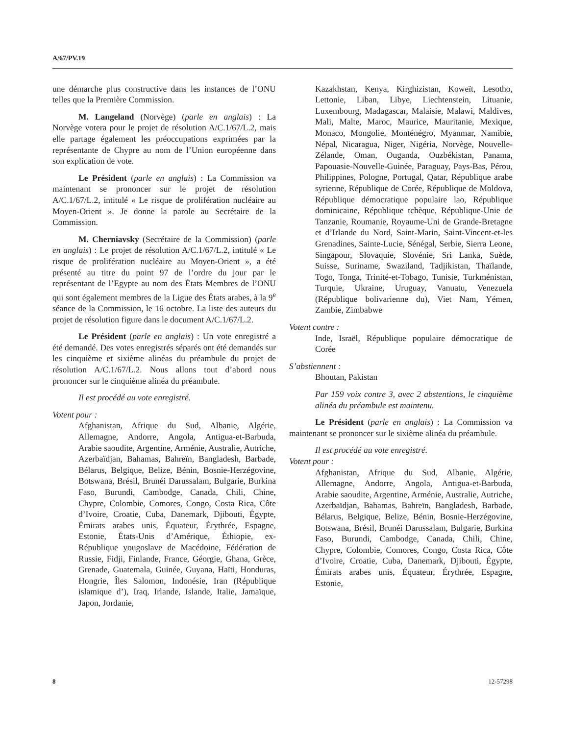A/67/PV.19
une démarche plus constructive dans les instances de l’ONU telles que la Première Commission.
M. Langeland (Norvège) (parle en anglais) : La Norvège votera pour le projet de résolution A/C.1/67/L.2, mais elle partage également les préoccupations exprimées par la représentante de Chypre au nom de l’Union européenne dans son explication de vote.
Le Président (parle en anglais) : La Commission va maintenant se prononcer sur le projet de résolution A/C.1/67/L.2, intitulé « Le risque de prolifération nucléaire au Moyen-Orient ». Je donne la parole au Secrétaire de la Commission.
M. Cherniavsky (Secrétaire de la Commission) (parle en anglais) : Le projet de résolution A/C.1/67/L.2, intitulé « Le risque de prolifération nucléaire au Moyen-Orient », a été présenté au titre du point 97 de l’ordre du jour par le représentant de l’Egypte au nom des États Membres de l’ONU qui sont également membres de la Ligue des États arabes, à la 9<sup>e</sup> séance de la Commission, le 16 octobre. La liste des auteurs du projet de résolution figure dans le document A/C.1/67/L.2.
Le Président (parle en anglais) : Un vote enregistré a été demandé. Des votes enregistrés séparés ont été demandés sur les cinquième et sixième alinéas du préambule du projet de résolution A/C.1/67/L.2. Nous allons tout d’abord nous prononcer sur le cinquième alinéa du préambule.
Il est procédé au vote enregistré.
Votent pour :
Afghanistan, Afrique du Sud, Albanie, Algérie, Allemagne, Andorre, Angola, Antigua-et-Barbuda, Arabie saoudite, Argentine, Arménie, Australie, Autriche, Azerbaïdjan, Bahamas, Bahreïn, Bangladesh, Barbade, Bélarus, Belgique, Belize, Bénin, Bosnie-Herzégovine, Botswana, Brésil, Brunéi Darussalam, Bulgarie, Burkina Faso, Burundi, Cambodge, Canada, Chili, Chine, Chypre, Colombie, Comores, Congo, Costa Rica, Côte d’Ivoire, Croatie, Cuba, Danemark, Djibouti, Égypte, Émirats arabes unis, Équateur, Érythrée, Espagne, Estonie, États-Unis d’Amérique, Éthiopie, ex-République yougoslave de Macédoine, Fédération de Russie, Fidji, Finlande, France, Géorgie, Ghana, Grèce, Grenade, Guatemala, Guinée, Guyana, Haïti, Honduras, Hongrie, Îles Salomon, Indonésie, Iran (République islamique d’), Iraq, Irlande, Islande, Italie, Jamaïque, Japon, Jordanie,
Kazakhstan, Kenya, Kirghizistan, Koweït, Lesotho, Lettonie, Liban, Libye, Liechtenstein, Lituanie, Luxembourg, Madagascar, Malaisie, Malawi, Maldives, Mali, Malte, Maroc, Maurice, Mauritanie, Mexique, Monaco, Mongolie, Monténégro, Myanmar, Namibie, Népal, Nicaragua, Niger, Nigéria, Norvège, Nouvelle-Zélande, Oman, Ouganda, Ouzbékistan, Panama, Papouasie-Nouvelle-Guinée, Paraguay, Pays-Bas, Pérou, Philippines, Pologne, Portugal, Qatar, République arabe syrienne, République de Corée, République de Moldova, République démocratique populaire lao, République dominicaine, République tchèque, République-Unie de Tanzanie, Roumanie, Royaume-Uni de Grande-Bretagne et d’Irlande du Nord, Saint-Marin, Saint-Vincent-et-les Grenadines, Sainte-Lucie, Sénégal, Serbie, Sierra Leone, Singapour, Slovaquie, Slovénie, Sri Lanka, Suède, Suisse, Suriname, Swaziland, Tadjikistan, Thaïlande, Togo, Tonga, Trinité-et-Tobago, Tunisie, Turkménistan, Turquie, Ukraine, Uruguay, Vanuatu, Venezuela (République bolivarienne du), Viet Nam, Yémen, Zambie, Zimbabwe
Votent contre :
Inde, Israël, République populaire démocratique de Corée
S’abstiennent :
Bhoutan, Pakistan
Par 159 voix contre 3, avec 2 abstentions, le cinquième alinéa du préambule est maintenu.
Le Président (parle en anglais) : La Commission va maintenant se prononcer sur le sixième alinéa du préambule.
Il est procédé au vote enregistré.
Votent pour :
Afghanistan, Afrique du Sud, Albanie, Algérie, Allemagne, Andorre, Angola, Antigua-et-Barbuda, Arabie saoudite, Argentine, Arménie, Australie, Autriche, Azerbaïdjan, Bahamas, Bahreïn, Bangladesh, Barbade, Bélarus, Belgique, Belize, Bénin, Bosnie-Herzégovine, Botswana, Brésil, Brunéi Darussalam, Bulgarie, Burkina Faso, Burundi, Cambodge, Canada, Chili, Chine, Chypre, Colombie, Comores, Congo, Costa Rica, Côte d’Ivoire, Croatie, Cuba, Danemark, Djibouti, Égypte, Émirats arabes unis, Équateur, Érythrée, Espagne, Estonie,
8 12-57298